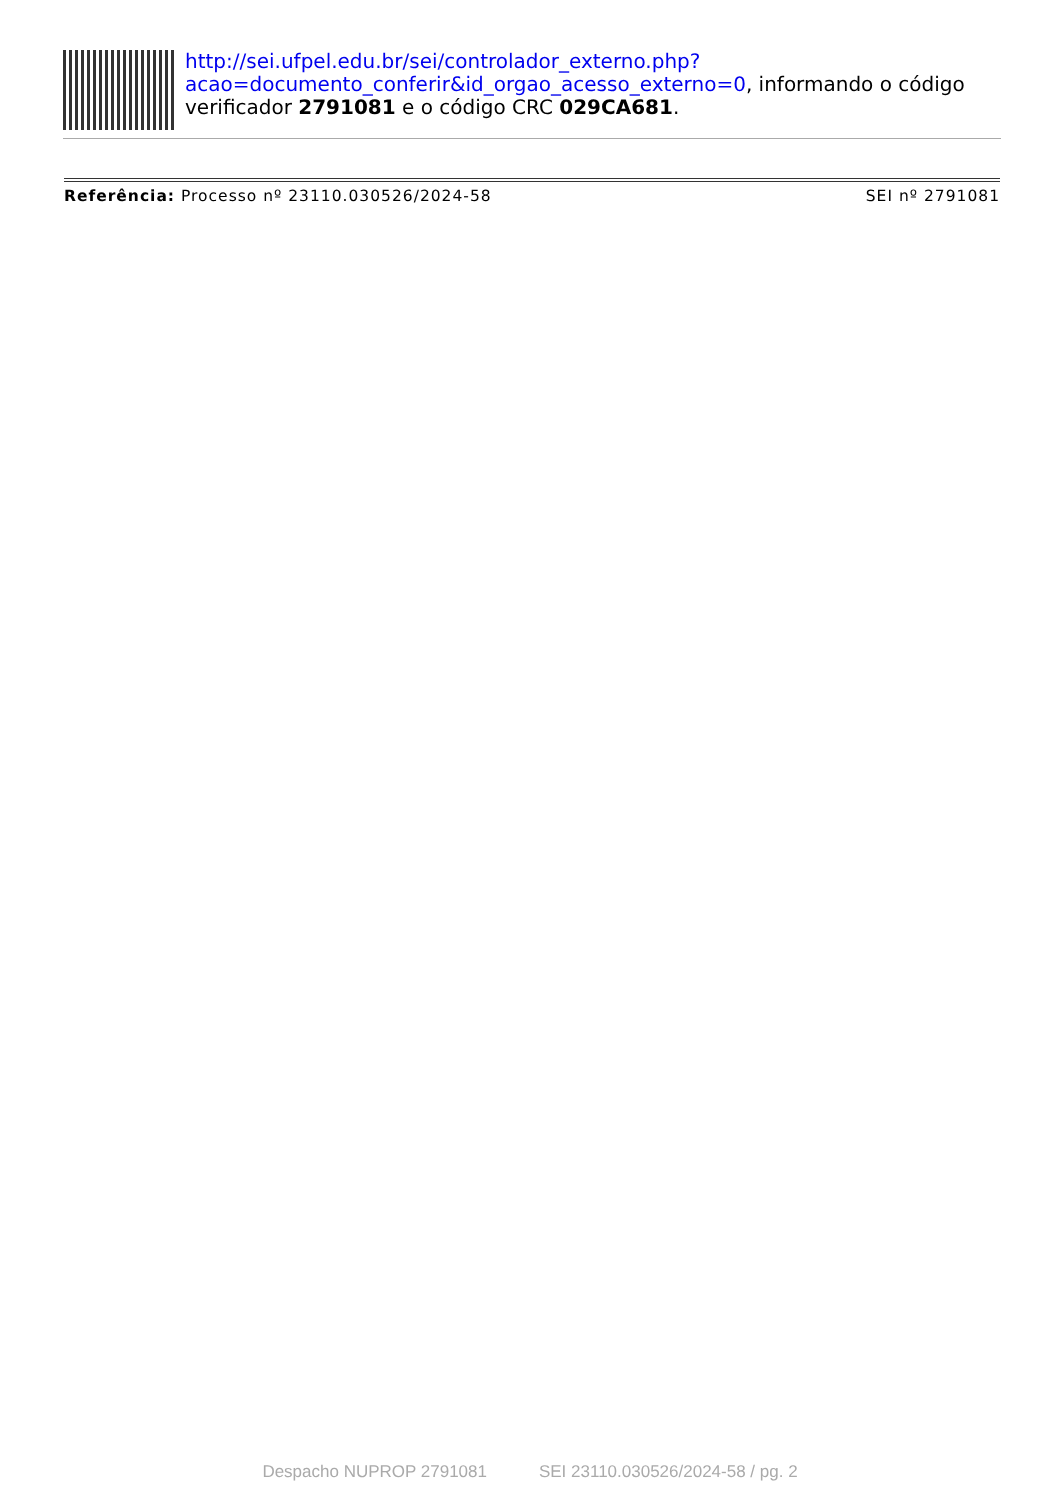http://sei.ufpel.edu.br/sei/controlador_externo.php?
acao=documento_conferir&id_orgao_acesso_externo=0, informando o código verificador 2791081 e o código CRC 029CA681.
Referência: Processo nº 23110.030526/2024-58 SEI nº 2791081
Despacho NUPROP 2791081 SEI 23110.030526/2024-58 / pg. 2